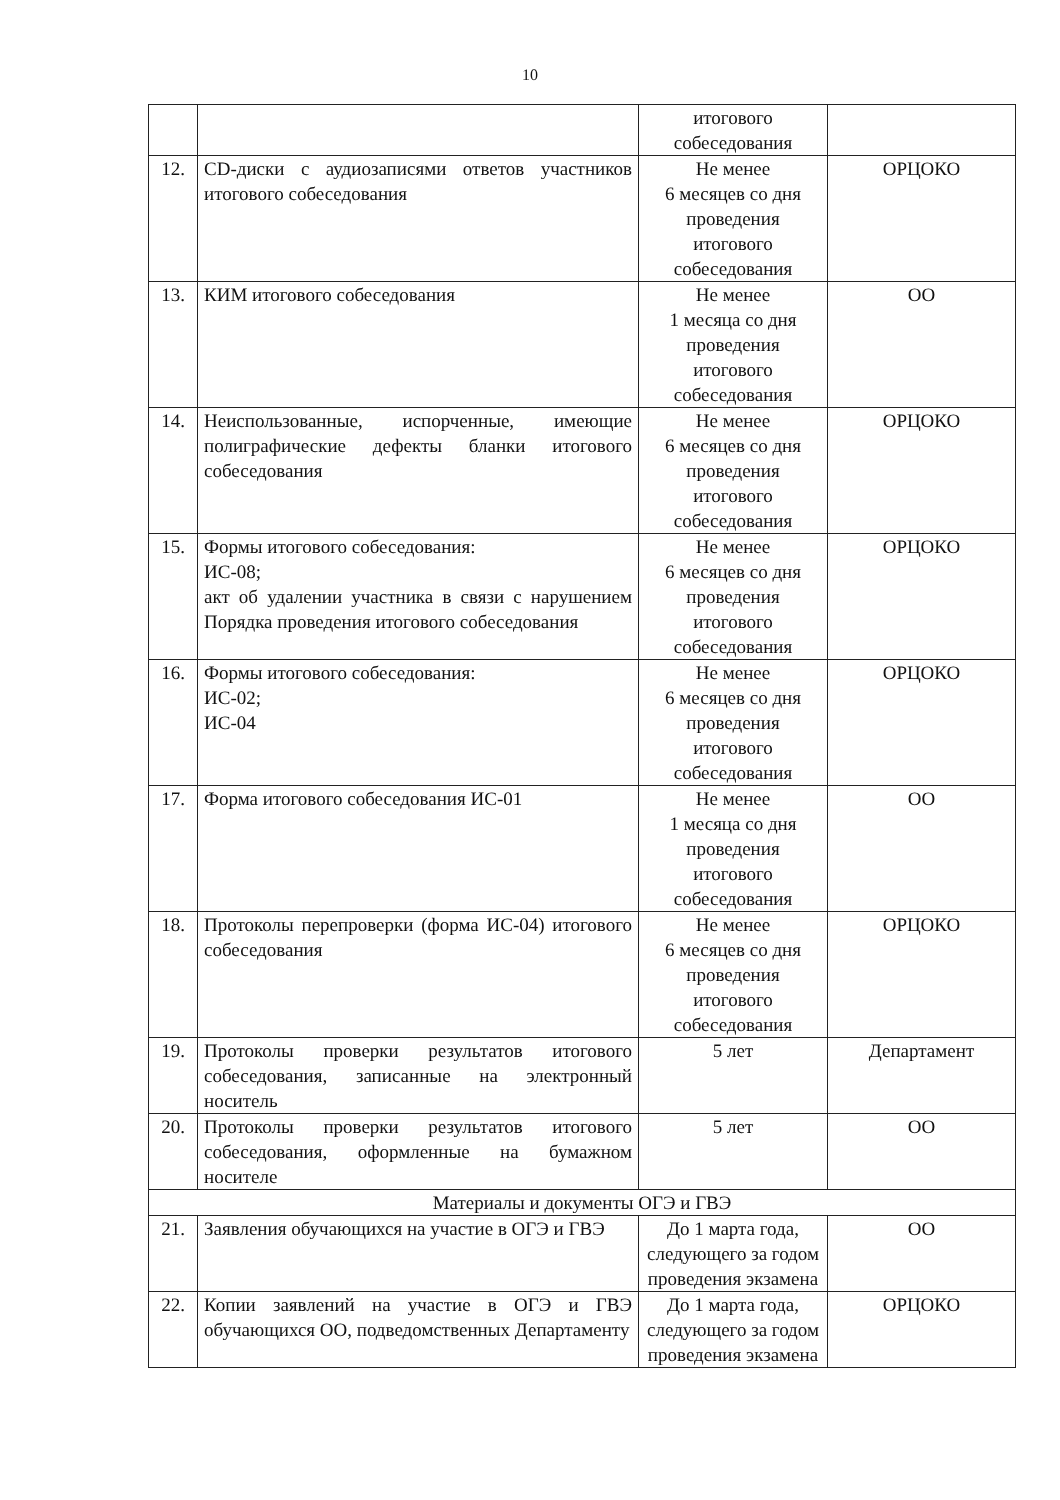10
| | | итогового собеседования | |
| 12. | CD-диски с аудиозаписями ответов участников итогового собеседования | Не менее 6 месяцев со дня проведения итогового собеседования | ОРЦОКО |
| 13. | КИМ итогового собеседования | Не менее 1 месяца со дня проведения итогового собеседования | ОО |
| 14. | Неиспользованные, испорченные, имеющие полиграфические дефекты бланки итогового собеседования | Не менее 6 месяцев со дня проведения итогового собеседования | ОРЦОКО |
| 15. | Формы итогового собеседования: ИС-08; акт об удалении участника в связи с нарушением Порядка проведения итогового собеседования | Не менее 6 месяцев со дня проведения итогового собеседования | ОРЦОКО |
| 16. | Формы итогового собеседования: ИС-02; ИС-04 | Не менее 6 месяцев со дня проведения итогового собеседования | ОРЦОКО |
| 17. | Форма итогового собеседования ИС-01 | Не менее 1 месяца со дня проведения итогового собеседования | ОО |
| 18. | Протоколы перепроверки (форма ИС-04) итогового собеседования | Не менее 6 месяцев со дня проведения итогового собеседования | ОРЦОКО |
| 19. | Протоколы проверки результатов итогового собеседования, записанные на электронный носитель | 5 лет | Департамент |
| 20. | Протоколы проверки результатов итогового собеседования, оформленные на бумажном носителе | 5 лет | ОО |
| Материалы и документы ОГЭ и ГВЭ | | | |
| 21. | Заявления обучающихся на участие в ОГЭ и ГВЭ | До 1 марта года, следующего за годом проведения экзамена | ОО |
| 22. | Копии заявлений на участие в ОГЭ и ГВЭ обучающихся ОО, подведомственных Департаменту | До 1 марта года, следующего за годом проведения экзамена | ОРЦОКО |